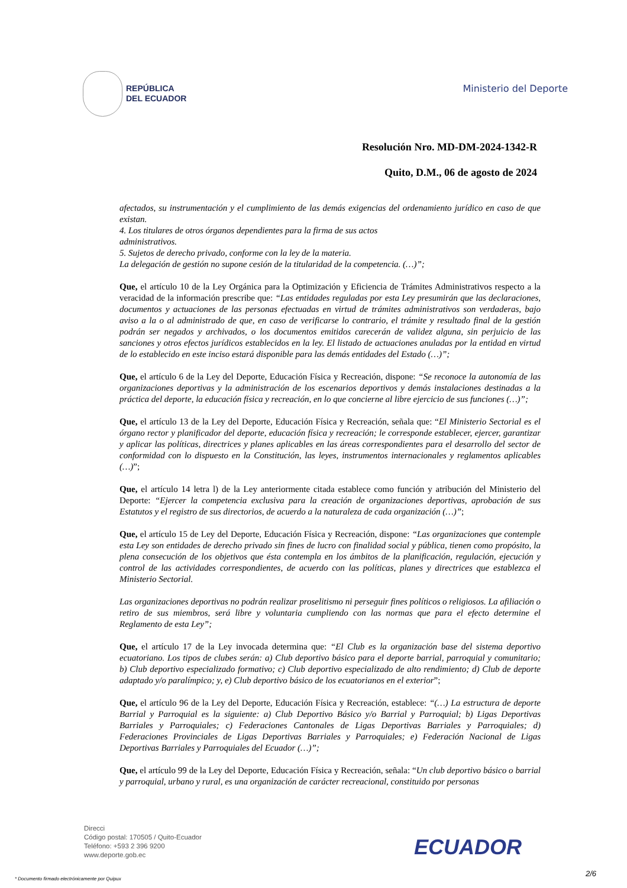REPÚBLICA
DEL ECUADOR
Ministerio del Deporte
Resolución Nro. MD-DM-2024-1342-R
Quito, D.M., 06 de agosto de 2024
afectados, su instrumentación y el cumplimiento de las demás exigencias del ordenamiento jurídico en caso de que existan.
4. Los titulares de otros órganos dependientes para la firma de sus actos
administrativos.
5. Sujetos de derecho privado, conforme con la ley de la materia.
La delegación de gestión no supone cesión de la titularidad de la competencia. (…)”;
Que, el artículo 10 de la Ley Orgánica para la Optimización y Eficiencia de Trámites Administrativos respecto a la veracidad de la información prescribe que: “Las entidades reguladas por esta Ley presumirán que las declaraciones, documentos y actuaciones de las personas efectuadas en virtud de trámites administrativos son verdaderas, bajo aviso a la o al administrado de que, en caso de verificarse lo contrario, el trámite y resultado final de la gestión podrán ser negados y archivados, o los documentos emitidos carecerán de validez alguna, sin perjuicio de las sanciones y otros efectos jurídicos establecidos en la ley. El listado de actuaciones anuladas por la entidad en virtud de lo establecido en este inciso estará disponible para las demás entidades del Estado (…)”;
Que, el artículo 6 de la Ley del Deporte, Educación Física y Recreación, dispone: “Se reconoce la autonomía de las organizaciones deportivas y la administración de los escenarios deportivos y demás instalaciones destinadas a la práctica del deporte, la educación física y recreación, en lo que concierne al libre ejercicio de sus funciones (…)”;
Que, el artículo 13 de la Ley del Deporte, Educación Física y Recreación, señala que: “El Ministerio Sectorial es el órgano rector y planificador del deporte, educación física y recreación; le corresponde establecer, ejercer, garantizar y aplicar las políticas, directrices y planes aplicables en las áreas correspondientes para el desarrollo del sector de conformidad con lo dispuesto en la Constitución, las leyes, instrumentos internacionales y reglamentos aplicables (…)”;
Que, el artículo 14 letra l) de la Ley anteriormente citada establece como función y atribución del Ministerio del Deporte: “Ejercer la competencia exclusiva para la creación de organizaciones deportivas, aprobación de sus Estatutos y el registro de sus directorios, de acuerdo a la naturaleza de cada organización (…)”;
Que, el artículo 15 de Ley del Deporte, Educación Física y Recreación, dispone: “Las organizaciones que contemple esta Ley son entidades de derecho privado sin fines de lucro con finalidad social y pública, tienen como propósito, la plena consecución de los objetivos que ésta contempla en los ámbitos de la planificación, regulación, ejecución y control de las actividades correspondientes, de acuerdo con las políticas, planes y directrices que establezca el Ministerio Sectorial.
Las organizaciones deportivas no podrán realizar proselitismo ni perseguir fines políticos o religiosos. La afiliación o retiro de sus miembros, será libre y voluntaria cumpliendo con las normas que para el efecto determine el Reglamento de esta Ley”;
Que, el artículo 17 de la Ley invocada determina que: “El Club es la organización base del sistema deportivo ecuatoriano. Los tipos de clubes serán: a) Club deportivo básico para el deporte barrial, parroquial y comunitario; b) Club deportivo especializado formativo; c) Club deportivo especializado de alto rendimiento; d) Club de deporte adaptado y/o paralímpico; y, e) Club deportivo básico de los ecuatorianos en el exterior”;
Que, el artículo 96 de la Ley del Deporte, Educación Física y Recreación, establece: “(…) La estructura de deporte Barrial y Parroquial es la siguiente: a) Club Deportivo Básico y/o Barrial y Parroquial; b) Ligas Deportivas Barriales y Parroquiales; c) Federaciones Cantonales de Ligas Deportivas Barriales y Parroquiales; d) Federaciones Provinciales de Ligas Deportivas Barriales y Parroquiales; e) Federación Nacional de Ligas Deportivas Barriales y Parroquiales del Ecuador (…)”;
Que, el artículo 99 de la Ley del Deporte, Educación Física y Recreación, señala: “Un club deportivo básico o barrial y parroquial, urbano y rural, es una organización de carácter recreacional, constituido por personas
Direcci
Código postal: 170505 / Quito-Ecuador
Teléfono: +593 2 396 9200
www.deporte.gob.ec
ECUADOR
2/6
* Documento firmado electrónicamente por Quipux